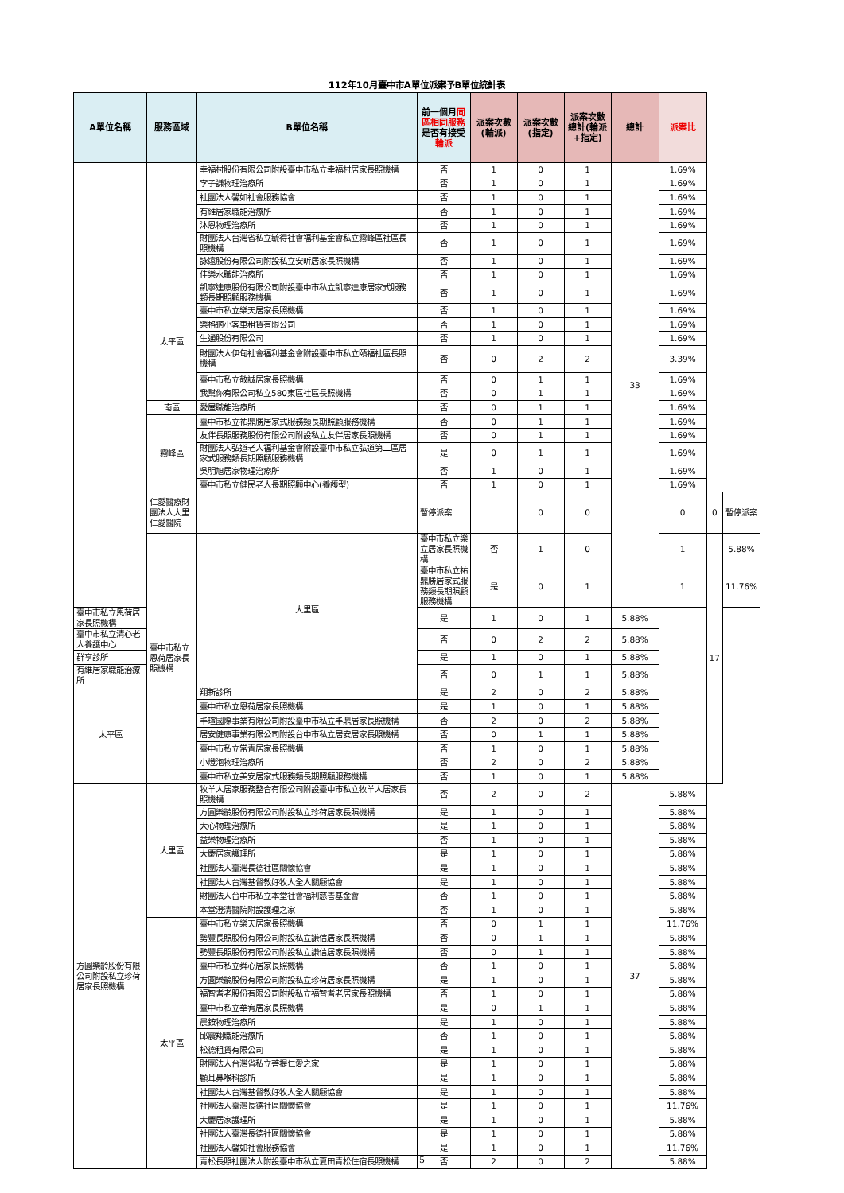112年10月臺中市A單位派案予B單位統計表
| A單位名稱 | 服務區域 | B單位名稱 | 前一個月 同區相同服務 是否有接受 輪派 | 派案次數(輪派) | 派案次數(指定) | 派案次數總計(輪派+指定) | 總計 | 派案比 | | |
| --- | --- | --- | --- | --- | --- | --- | --- | --- | --- | --- |
| | | 幸福村股份有限公司附設臺中市私立幸福村居家長照機構 | 否 | 1 | 0 | 1 | 33 | 1.69% | | |
| | | 李子謙物理治療所 | 否 | 1 | 0 | 1 | | 1.69% | | |
| | | 社團法人馨如社會服務協會 | 否 | 1 | 0 | 1 | | 1.69% | | |
| | | 有維居家職能治療所 | 否 | 1 | 0 | 1 | | 1.69% | | |
| | | 沐恩物理治療所 | 否 | 1 | 0 | 1 | | 1.69% | | |
| | | 財團法人台灣省私立毓得社會福利基金會私立霧峰區社區長照機構 | 否 | 1 | 0 | 1 | | 1.69% | | |
| | | 詠遠股份有限公司附設私立安昕居家長照機構 | 否 | 1 | 0 | 1 | | 1.69% | | |
| | | 佳樂水職能治療所 | 否 | 1 | 0 | 1 | | 1.69% | | |
| | 太平區 | 凱寧達康股份有限公司附設臺中市私立凱寧達康居家式服務類長期照顧服務機構 | 否 | 1 | 0 | 1 | | 1.69% | | |
| | | 臺中市私立樂天居家長照機構 | 否 | 1 | 0 | 1 | | 1.69% | | |
| | | 樂格適小客車租賃有限公司 | 否 | 1 | 0 | 1 | | 1.69% | | |
| | | 生通股份有限公司 | 否 | 1 | 0 | 1 | | 1.69% | | |
| | | 財團法人伊甸社會福利基金會附設臺中市私立頤福社區長照機構 | 否 | 0 | 2 | 2 | | 3.39% | | |
| | | 臺中市私立敬誠居家長照機構 | 否 | 0 | 1 | 1 | | 1.69% | | |
| | | 我幫你有限公司私立580東區社區長照機構 | 否 | 0 | 1 | 1 | | 1.69% | | |
| | 南區 | 愛屋職能治療所 | 否 | 0 | 1 | 1 | | 1.69% | | |
| | 霧峰區 | 臺中市私立祐鼎勝居家式服務類長期照顧服務機構 | 否 | 0 | 1 | 1 | | 1.69% | | |
| | | 友伴長照服務股份有限公司附設私立友伴居家長照機構 | 否 | 0 | 1 | 1 | | 1.69% | | |
| | | 財團法人弘道老人福利基金會附設臺中市私立弘道第二區居家式服務類長期照顧服務機構 | 是 | 0 | 1 | 1 | | 1.69% | | |
| | | 吳明旭居家物理治療所 | 否 | 1 | 0 | 1 | | 1.69% | | |
| | | 臺中市私立健民老人長期照顧中心(養護型) | 否 | 1 | 0 | 1 | | 1.69% | | |
| | 仁愛醫療財團法人大里仁愛醫院 | | 暫停派案 | | 0 | 0 | | 0 | 0 | 暫停派案 |
| | 臺中市私立恩荷居家長照機構 | 大里區 | 臺中市私立樂立居家長照機構 | 否 | 1 | 0 | | 1 | 17 | 5.88% |
| | | | 臺中市私立祐鼎勝居家式服務類長期照顧服務機構 | 是 | 0 | 1 | | 1 | | 11.76% |
| 臺中市私立恩荷居家長照機構 | | | 是 | 1 | 0 | 1 | 5.88% | | | |
| 臺中市私立清心老人養護中心 | | | 否 | 0 | 2 | 2 | 5.88% | | | |
| 群享診所 | | | 是 | 1 | 0 | 1 | 5.88% | | | |
| 有維居家職能治療所 | | | 否 | 0 | 1 | 1 | 5.88% | | | |
| 太平區 | | 翔新診所 | 是 | 2 | 0 | 2 | 5.88% | | | |
| | | 臺中市私立恩荷居家長照機構 | 是 | 1 | 0 | 1 | 5.88% | | | |
| | | 丰瑄國際事業有限公司附設臺中市私立丰鼎居家長照機構 | 否 | 2 | 0 | 2 | 5.88% | | | |
| | | 居安健康事業有限公司附設台中市私立居安居家長照機構 | 否 | 0 | 1 | 1 | 5.88% | | | |
| | | 臺中市私立常青居家長照機構 | 否 | 1 | 0 | 1 | 5.88% | | | |
| | | 小燈泡物理治療所 | 否 | 2 | 0 | 2 | 5.88% | | | |
| | | 臺中市私立美安居家式服務類長期照顧服務機構 | 否 | 1 | 0 | 1 | 5.88% | | | |
| 方圓樂齡股份有限公司附設私立珍荷居家長照機構 | 大里區 | 牧羊人居家服務整合有限公司附設臺中市私立牧羊人居家長照機構 | 否 | 2 | 0 | 2 | 37 | 5.88% | | |
| | | 方圓樂齡股份有限公司附設私立珍荷居家長照機構 | 是 | 1 | 0 | 1 | | 5.88% | | |
| | | 大心物理治療所 | 是 | 1 | 0 | 1 | | 5.88% | | |
| | | 益樂物理治療所 | 否 | 1 | 0 | 1 | | 5.88% | | |
| | | 大慶居家護理所 | 是 | 1 | 0 | 1 | | 5.88% | | |
| | | 社團法人臺灣長德社區關懷協會 | 是 | 1 | 0 | 1 | | 5.88% | | |
| | | 社團法人台灣基督教好牧人全人關顧協會 | 是 | 1 | 0 | 1 | | 5.88% | | |
| | | 財團法人台中市私立本堂社會福利慈善基金會 | 否 | 1 | 0 | 1 | | 5.88% | | |
| | | 本堂澄清醫院附設護理之家 | 否 | 1 | 0 | 1 | | 5.88% | | |
| | 太平區 | 臺中市私立樂天居家長照機構 | 否 | 0 | 1 | 1 | | 11.76% | | |
| | | 勢豐長照股份有限公司附設私立謙信居家長照機構 | 否 | 0 | 1 | 1 | | 5.88% | | |
| | | 勢豐長照股份有限公司附設私立謙信居家長照機構 | 否 | 0 | 1 | 1 | | 5.88% | | |
| | | 臺中市私立舜心居家長照機構 | 否 | 1 | 0 | 1 | | 5.88% | | |
| | | 方圓樂齡股份有限公司附設私立珍荷居家長照機構 | 是 | 1 | 0 | 1 | | 5.88% | | |
| | | 福智耆老股份有限公司附設私立福智耆老居家長照機構 | 否 | 1 | 0 | 1 | | 5.88% | | |
| | | 臺中市私立華宥居家長照機構 | 是 | 0 | 1 | 1 | | 5.88% | | |
| | | 晨銨物理治療所 | 是 | 1 | 0 | 1 | | 5.88% | | |
| | | 邱震翔職能治療所 | 否 | 1 | 0 | 1 | | 5.88% | | |
| | | 松德租賃有限公司 | 是 | 1 | 0 | 1 | | 5.88% | | |
| | | 財團法人台灣省私立菩提仁愛之家 | 是 | 1 | 0 | 1 | | 5.88% | | |
| | | 顧耳鼻喉科診所 | 是 | 1 | 0 | 1 | | 5.88% | | |
| | | 社團法人台灣基督教好牧人全人關顧協會 | 是 | 1 | 0 | 1 | | 5.88% | | |
| | | 社團法人臺灣長德社區關懷協會 | 是 | 1 | 0 | 1 | | 11.76% | | |
| | | 大慶居家護理所 | 是 | 1 | 0 | 1 | | 5.88% | | |
| | | 社團法人臺灣長德社區關懷協會 | 是 | 1 | 0 | 1 | | 5.88% | | |
| | | 社團法人馨如社會服務協會 | 是 | 1 | 0 | 1 | | 11.76% | | |
| | | 青松長照社團法人附設臺中市私立夏田青松住宿長照機構 | 否 | 2 | 0 | 2 | | 5.88% | | |
5